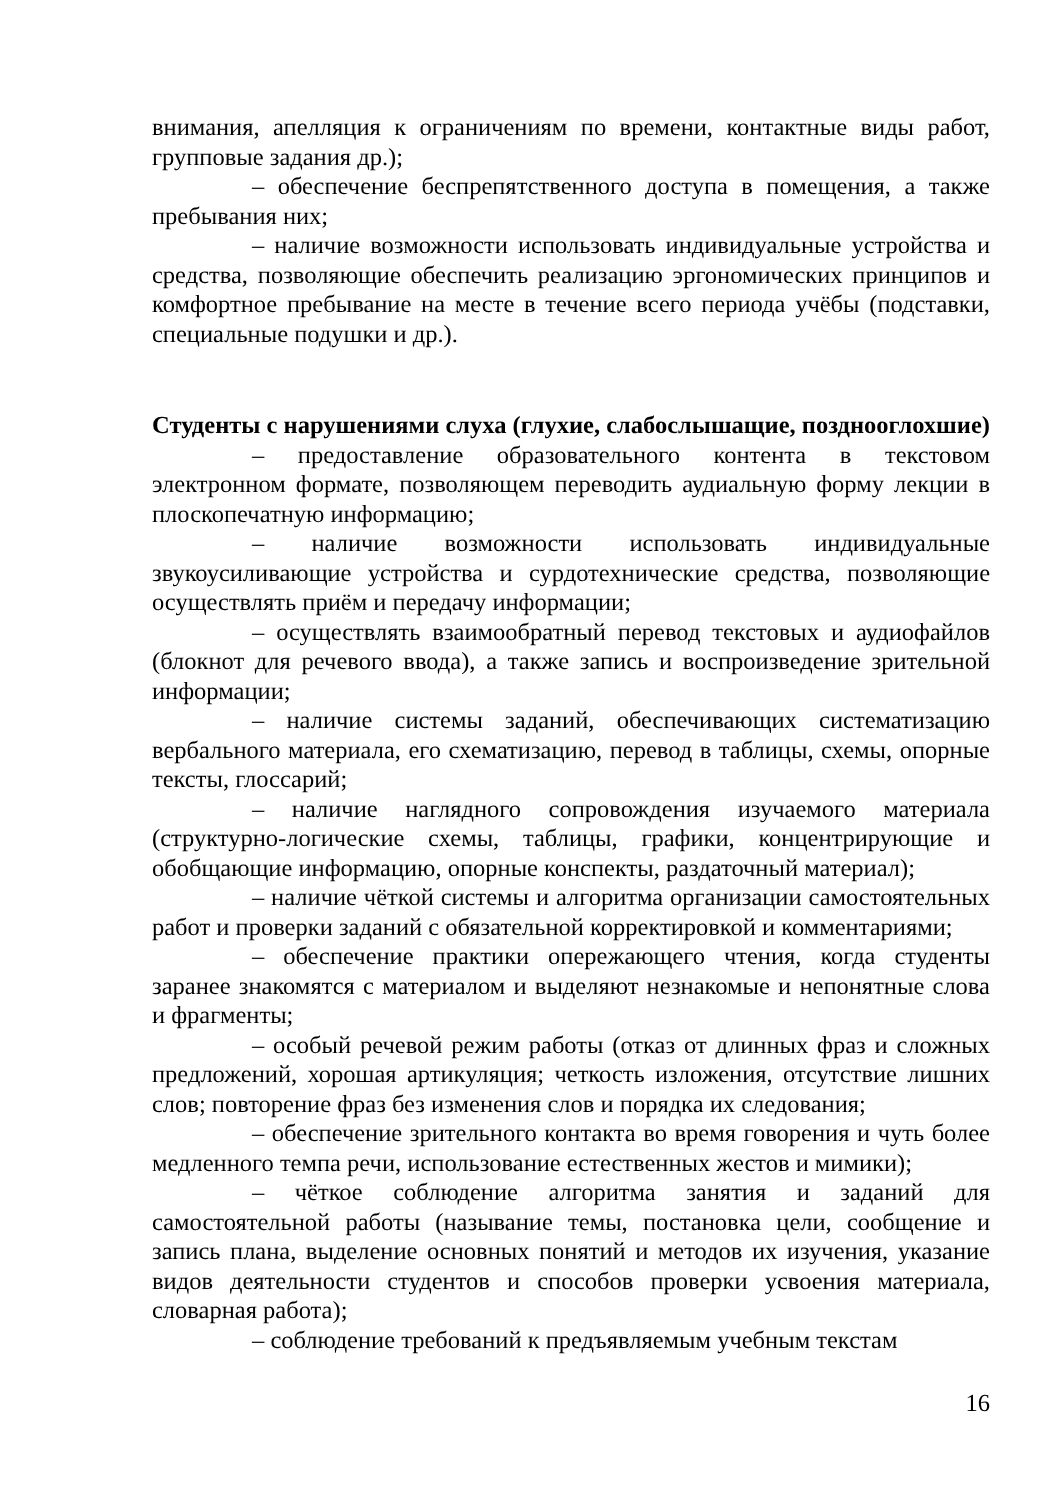внимания, апелляция к ограничениям по времени, контактные виды работ, групповые задания др.);
– обеспечение беспрепятственного доступа в помещения, а также пребывания них;
– наличие возможности использовать индивидуальные устройства и средства, позволяющие обеспечить реализацию эргономических принципов и комфортное пребывание на месте в течение всего периода учёбы (подставки, специальные подушки и др.).
Студенты с нарушениями слуха (глухие, слабослышащие, позднооглохшие)
– предоставление образовательного контента в текстовом электронном формате, позволяющем переводить аудиальную форму лекции в плоскопечатную информацию;
– наличие возможности использовать индивидуальные звукоусиливающие устройства и сурдотехнические средства, позволяющие осуществлять приём и передачу информации;
– осуществлять взаимообратный перевод текстовых и аудиофайлов (блокнот для речевого ввода), а также запись и воспроизведение зрительной информации;
– наличие системы заданий, обеспечивающих систематизацию вербального материала, его схематизацию, перевод в таблицы, схемы, опорные тексты, глоссарий;
– наличие наглядного сопровождения изучаемого материала (структурно-логические схемы, таблицы, графики, концентрирующие и обобщающие информацию, опорные конспекты, раздаточный материал);
– наличие чёткой системы и алгоритма организации самостоятельных работ и проверки заданий с обязательной корректировкой и комментариями;
– обеспечение практики опережающего чтения, когда студенты заранее знакомятся с материалом и выделяют незнакомые и непонятные слова и фрагменты;
– особый речевой режим работы (отказ от длинных фраз и сложных предложений, хорошая артикуляция; четкость изложения, отсутствие лишних слов; повторение фраз без изменения слов и порядка их следования;
– обеспечение зрительного контакта во время говорения и чуть более медленного темпа речи, использование естественных жестов и мимики);
– чёткое соблюдение алгоритма занятия и заданий для самостоятельной работы (называние темы, постановка цели, сообщение и запись плана, выделение основных понятий и методов их изучения, указание видов деятельности студентов и способов проверки усвоения материала, словарная работа);
– соблюдение требований к предъявляемым учебным текстам
16